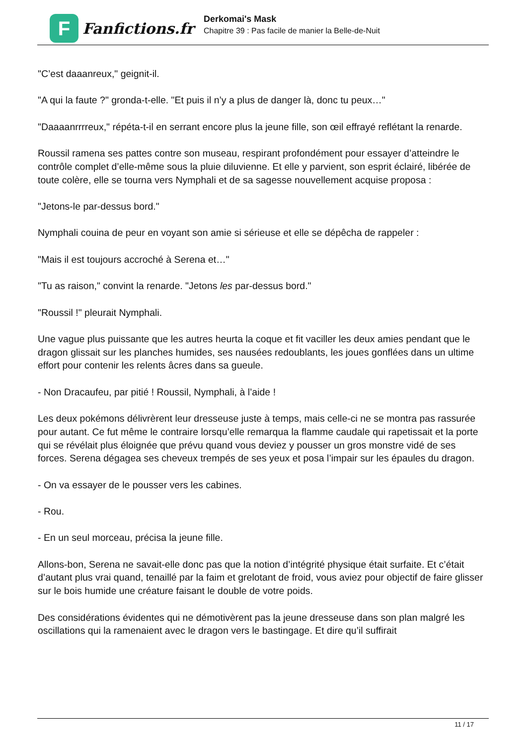F
Fanfictions.fr
Derkomai's Mask
Chapitre 39 : Pas facile de manier la Belle-de-Nuit
"C’est daaanreux," geignit-il.
"A qui la faute ?" gronda-t-elle. "Et puis il n’y a plus de danger là, donc tu peux…"
"Daaaanrrrreux," répéta-t-il en serrant encore plus la jeune fille, son œil effrayé reflétant la renarde.
Roussil ramena ses pattes contre son museau, respirant profondément pour essayer d’atteindre le contrôle complet d’elle-même sous la pluie diluvienne. Et elle y parvient, son esprit éclairé, libérée de toute colère, elle se tourna vers Nymphali et de sa sagesse nouvellement acquise proposa :
"Jetons-le par-dessus bord."
Nymphali couina de peur en voyant son amie si sérieuse et elle se dépêcha de rappeler :
"Mais il est toujours accroché à Serena et…"
"Tu as raison," convint la renarde. "Jetons les par-dessus bord."
"Roussil !" pleurait Nymphali.
Une vague plus puissante que les autres heurta la coque et fit vaciller les deux amies pendant que le dragon glissait sur les planches humides, ses nausées redoublants, les joues gonflées dans un ultime effort pour contenir les relents âcres dans sa gueule.
- Non Dracaufeu, par pitié ! Roussil, Nymphali, à l’aide !
Les deux pokémons délivrèrent leur dresseuse juste à temps, mais celle-ci ne se montra pas rassurée pour autant. Ce fut même le contraire lorsqu’elle remarqua la flamme caudale qui rapetissait et la porte qui se révélait plus éloignée que prévu quand vous deviez y pousser un gros monstre vidé de ses forces. Serena dégagea ses cheveux trempés de ses yeux et posa l’impair sur les épaules du dragon.
- On va essayer de le pousser vers les cabines.
- Rou.
- En un seul morceau, précisa la jeune fille.
Allons-bon, Serena ne savait-elle donc pas que la notion d’intégrité physique était surfaite. Et c’était d’autant plus vrai quand, tenaillé par la faim et grelotant de froid, vous aviez pour objectif de faire glisser sur le bois humide une créature faisant le double de votre poids.
Des considérations évidentes qui ne démotivèrent pas la jeune dresseuse dans son plan malgré les oscillations qui la ramenaient avec le dragon vers le bastingage. Et dire qu’il suffirait
11 / 17